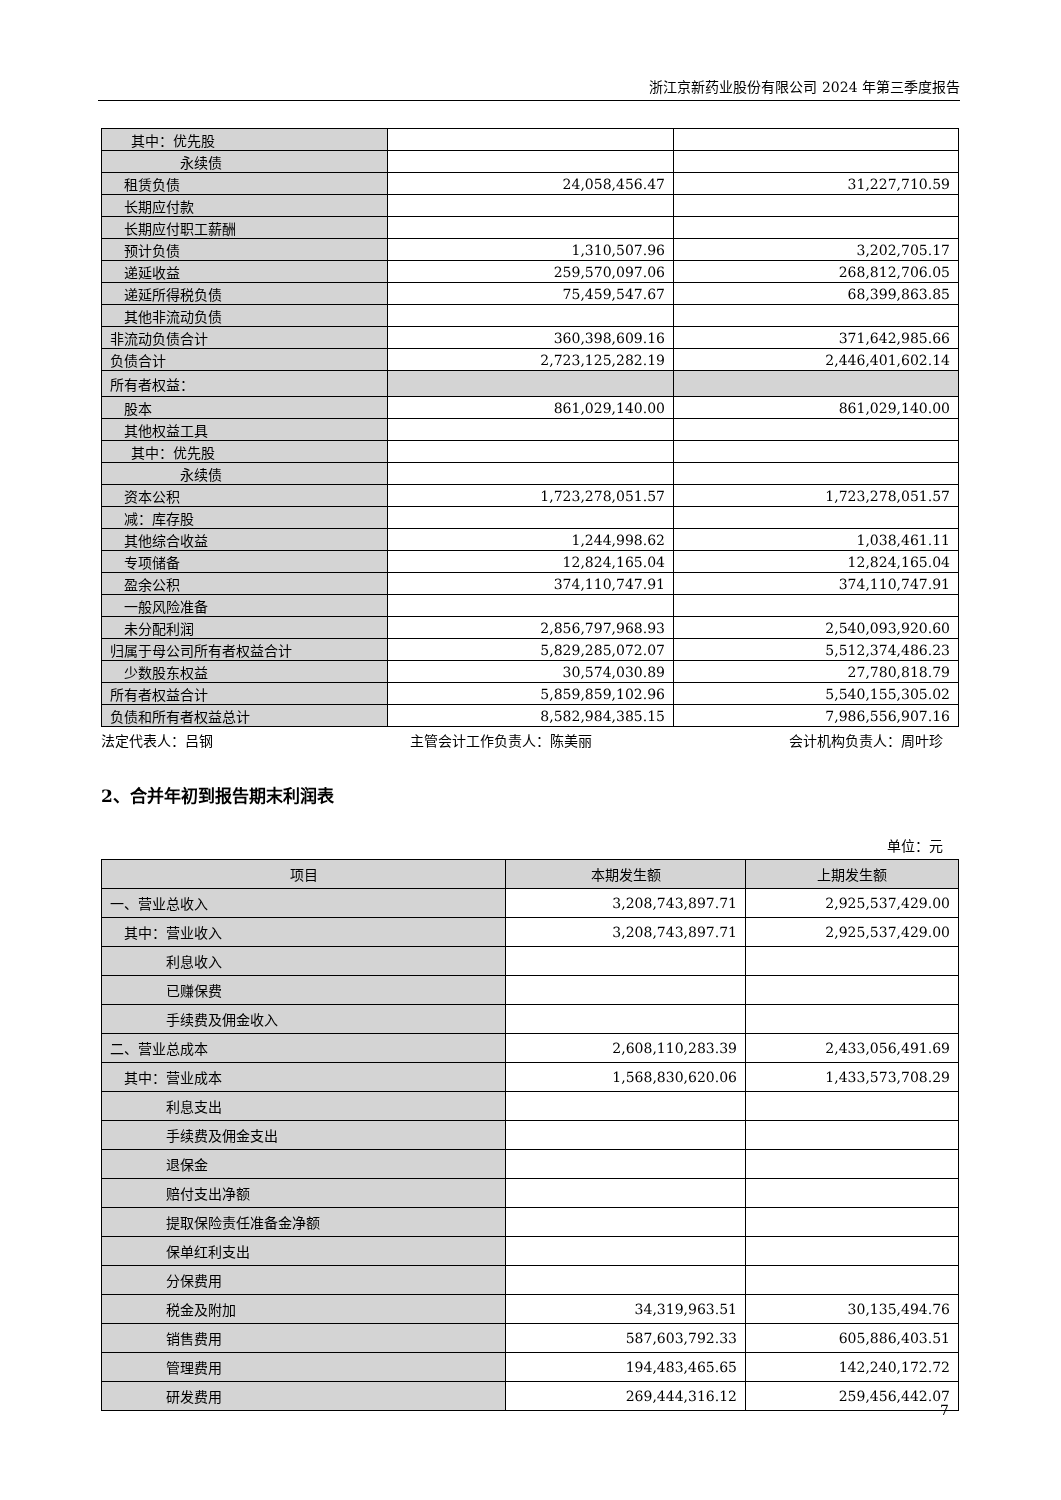浙江京新药业股份有限公司 2024 年第三季度报告
| 其中：优先股 | | |
| 永续债 | | |
| 租赁负债 | 24,058,456.47 | 31,227,710.59 |
| 长期应付款 | | |
| 长期应付职工薪酬 | | |
| 预计负债 | 1,310,507.96 | 3,202,705.17 |
| 递延收益 | 259,570,097.06 | 268,812,706.05 |
| 递延所得税负债 | 75,459,547.67 | 68,399,863.85 |
| 其他非流动负债 | | |
| 非流动负债合计 | 360,398,609.16 | 371,642,985.66 |
| 负债合计 | 2,723,125,282.19 | 2,446,401,602.14 |
| 所有者权益： | | |
| 股本 | 861,029,140.00 | 861,029,140.00 |
| 其他权益工具 | | |
| 其中：优先股 | | |
| 永续债 | | |
| 资本公积 | 1,723,278,051.57 | 1,723,278,051.57 |
| 减：库存股 | | |
| 其他综合收益 | 1,244,998.62 | 1,038,461.11 |
| 专项储备 | 12,824,165.04 | 12,824,165.04 |
| 盈余公积 | 374,110,747.91 | 374,110,747.91 |
| 一般风险准备 | | |
| 未分配利润 | 2,856,797,968.93 | 2,540,093,920.60 |
| 归属于母公司所有者权益合计 | 5,829,285,072.07 | 5,512,374,486.23 |
| 少数股东权益 | 30,574,030.89 | 27,780,818.79 |
| 所有者权益合计 | 5,859,859,102.96 | 5,540,155,305.02 |
| 负债和所有者权益总计 | 8,582,984,385.15 | 7,986,556,907.16 |
法定代表人：吕钢 主管会计工作负责人：陈美丽 会计机构负责人：周叶珍
2、合并年初到报告期末利润表
单位：元
| 项目 | 本期发生额 | 上期发生额 |
| 一、营业总收入 | 3,208,743,897.71 | 2,925,537,429.00 |
| 其中：营业收入 | 3,208,743,897.71 | 2,925,537,429.00 |
| 利息收入 | | |
| 已赚保费 | | |
| 手续费及佣金收入 | | |
| 二、营业总成本 | 2,608,110,283.39 | 2,433,056,491.69 |
| 其中：营业成本 | 1,568,830,620.06 | 1,433,573,708.29 |
| 利息支出 | | |
| 手续费及佣金支出 | | |
| 退保金 | | |
| 赔付支出净额 | | |
| 提取保险责任准备金净额 | | |
| 保单红利支出 | | |
| 分保费用 | | |
| 税金及附加 | 34,319,963.51 | 30,135,494.76 |
| 销售费用 | 587,603,792.33 | 605,886,403.51 |
| 管理费用 | 194,483,465.65 | 142,240,172.72 |
| 研发费用 | 269,444,316.12 | 259,456,442.07 |
7